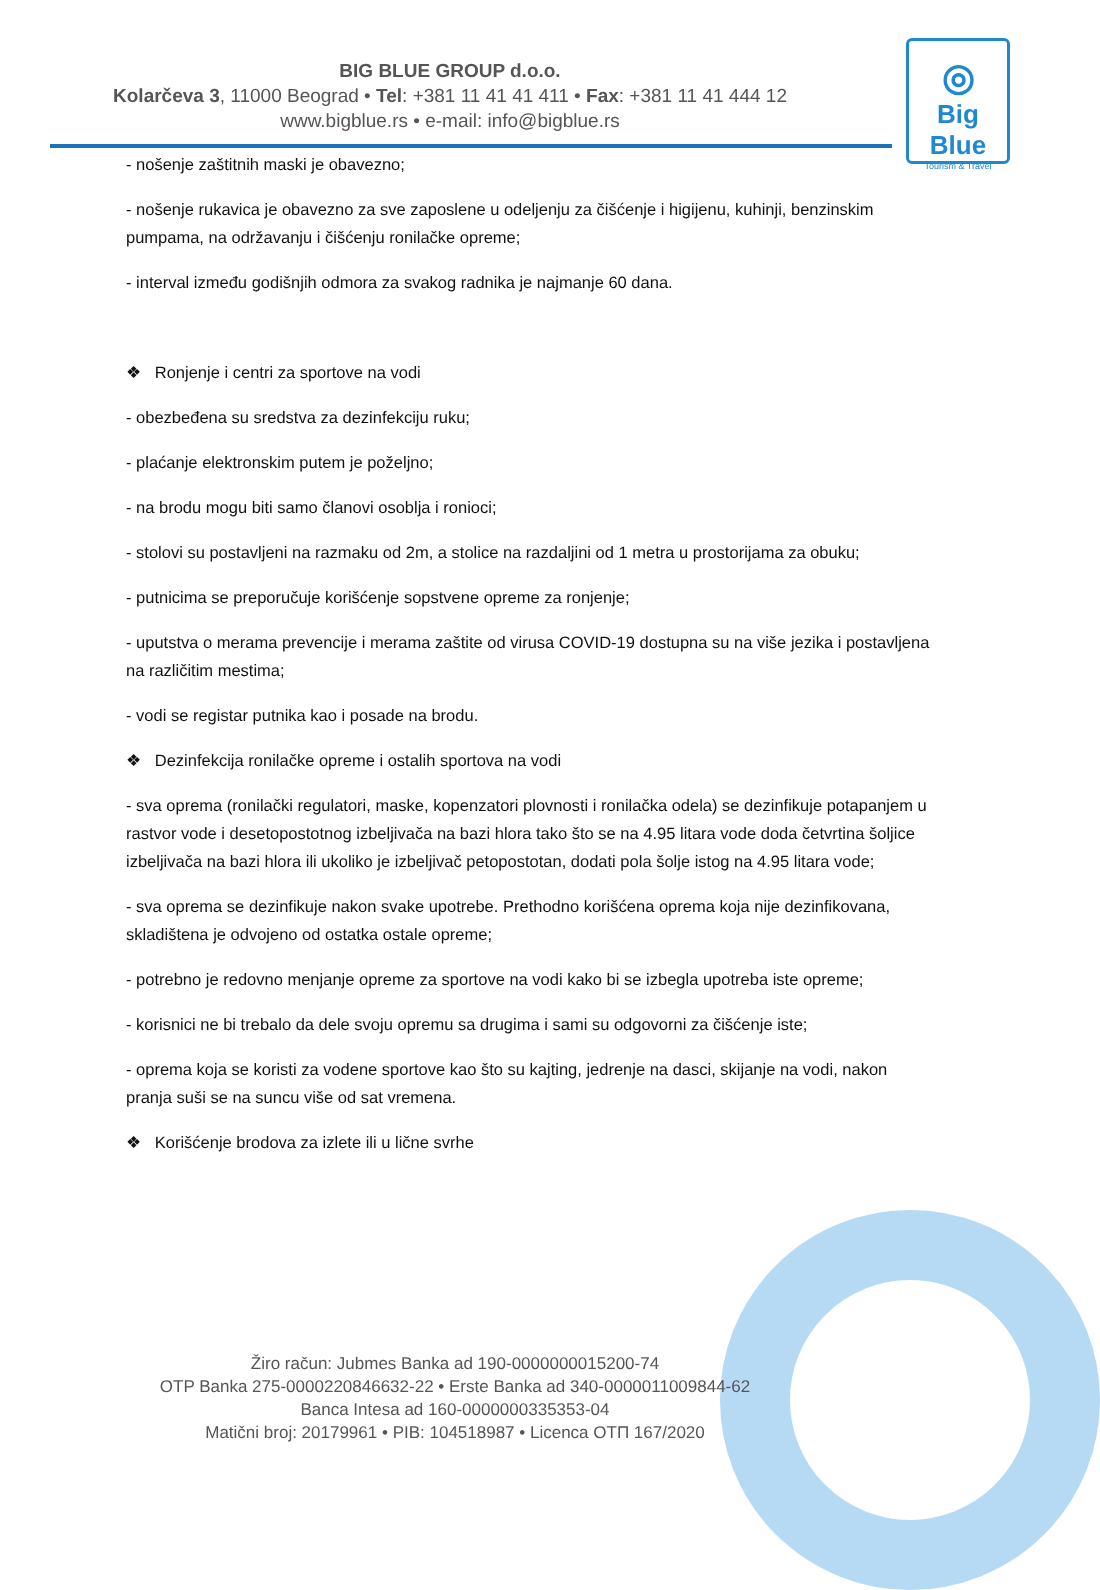BIG BLUE GROUP d.o.o.
Kolarčeva 3, 11000 Beograd • Tel: +381 11 41 41 411 • Fax: +381 11 41 444 12
www.bigblue.rs • e-mail: info@bigblue.rs
◎
Big Blue
Tourism & Travel
- nošenje zaštitnih maski je obavezno;
- nošenje rukavica je obavezno za sve zaposlene u odeljenju za čišćenje i higijenu, kuhinji, benzinskim pumpama, na održavanju i čišćenju ronilačke opreme;
- interval između godišnjih odmora za svakog radnika je najmanje 60 dana.
❖ Ronjenje i centri za sportove na vodi
- obezbeđena su sredstva za dezinfekciju ruku;
- plaćanje elektronskim putem je poželjno;
- na brodu mogu biti samo članovi osoblja i ronioci;
- stolovi su postavljeni na razmaku od 2m, a stolice na razdaljini od 1 metra u prostorijama za obuku;
- putnicima se preporučuje korišćenje sopstvene opreme za ronjenje;
- uputstva o merama prevencije i merama zaštite od virusa COVID-19 dostupna su na više jezika i postavljena na različitim mestima;
- vodi se registar putnika kao i posade na brodu.
❖ Dezinfekcija ronilačke opreme i ostalih sportova na vodi
- sva oprema (ronilački regulatori, maske, kopenzatori plovnosti i ronilačka odela) se dezinfikuje potapanjem u rastvor vode i desetopostotnog izbeljivača na bazi hlora tako što se na 4.95 litara vode doda četvrtina šoljice izbeljivača na bazi hlora ili ukoliko je izbeljivač petopostotan, dodati pola šolje istog na 4.95 litara vode;
- sva oprema se dezinfikuje nakon svake upotrebe. Prethodno korišćena oprema koja nije dezinfikovana, skladištena je odvojeno od ostatka ostale opreme;
- potrebno je redovno menjanje opreme za sportove na vodi kako bi se izbegla upotreba iste opreme;
- korisnici ne bi trebalo da dele svoju opremu sa drugima i sami su odgovorni za čišćenje iste;
- oprema koja se koristi za vodene sportove kao što su kajting, jedrenje na dasci, skijanje na vodi, nakon pranja suši se na suncu više od sat vremena.
❖ Korišćenje brodova za izlete ili u lične svrhe
Žiro račun: Jubmes Banka ad 190-0000000015200-74
OTP Banka 275-0000220846632-22 • Erste Banka ad 340-0000011009844-62
Banca Intesa ad 160-0000000335353-04
Matični broj: 20179961 • PIB: 104518987 • Licenca OTП 167/2020